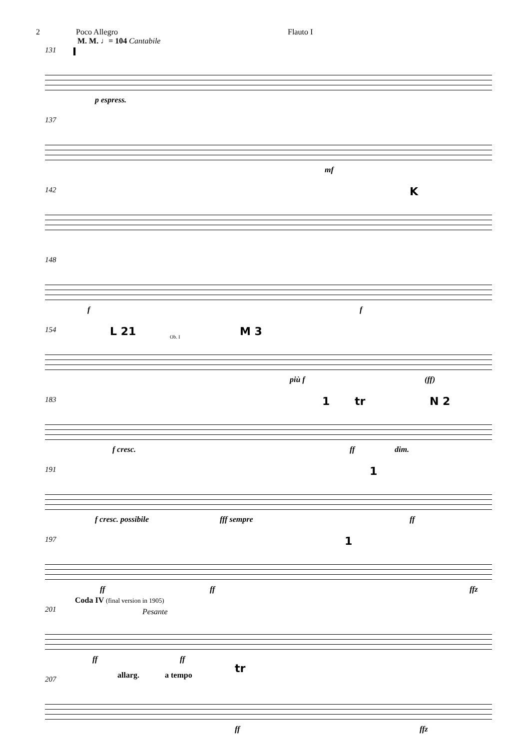2 Poco Allegro Flauto I
M. M. ♩= 104 Cantabile
131 I
p espress.
137
mf
142 K
148
f f
154 L 21 Ob. I M 3
più f (ff)
183 1 tr N 2
f cresc. ff dim.
191 1
f cresc. possibile fff sempre ff
197 1
ff ff ffz
201
Coda IV (final version in 1905)
Pesante
ff ff
207 allarg. a tempo
tr
ff ffz